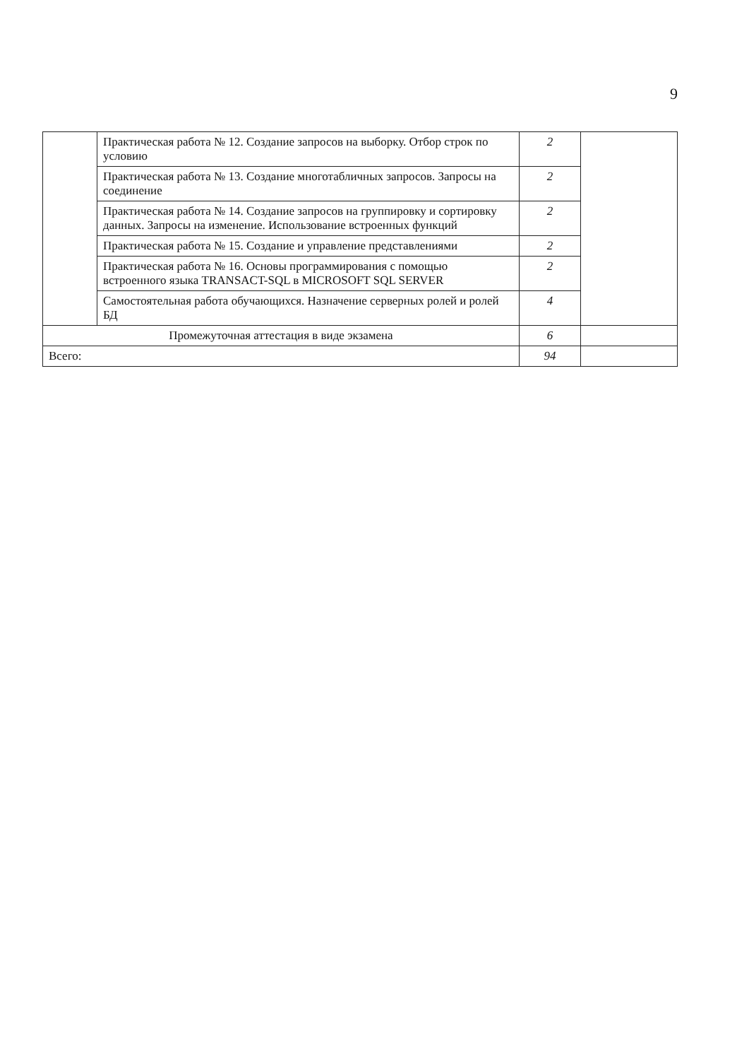9
| | Практическая работа № 12. Создание запросов на выборку. Отбор строк по условию | 2 | |
| | Практическая работа № 13. Создание многотабличных запросов. Запросы на соединение | 2 | |
| | Практическая работа № 14. Создание запросов на группировку и сортировку данных. Запросы на изменение. Использование встроенных функций | 2 | |
| | Практическая работа № 15. Создание и управление представлениями | 2 | |
| | Практическая работа № 16. Основы программирования с помощью встроенного языка TRANSACT-SQL в MICROSOFT SQL SERVER | 2 | |
| | Самостоятельная работа обучающихся. Назначение серверных ролей и ролей БД | 4 | |
| Промежуточная аттестация в виде экзамена | | 6 | |
| Всего: | | 94 | |